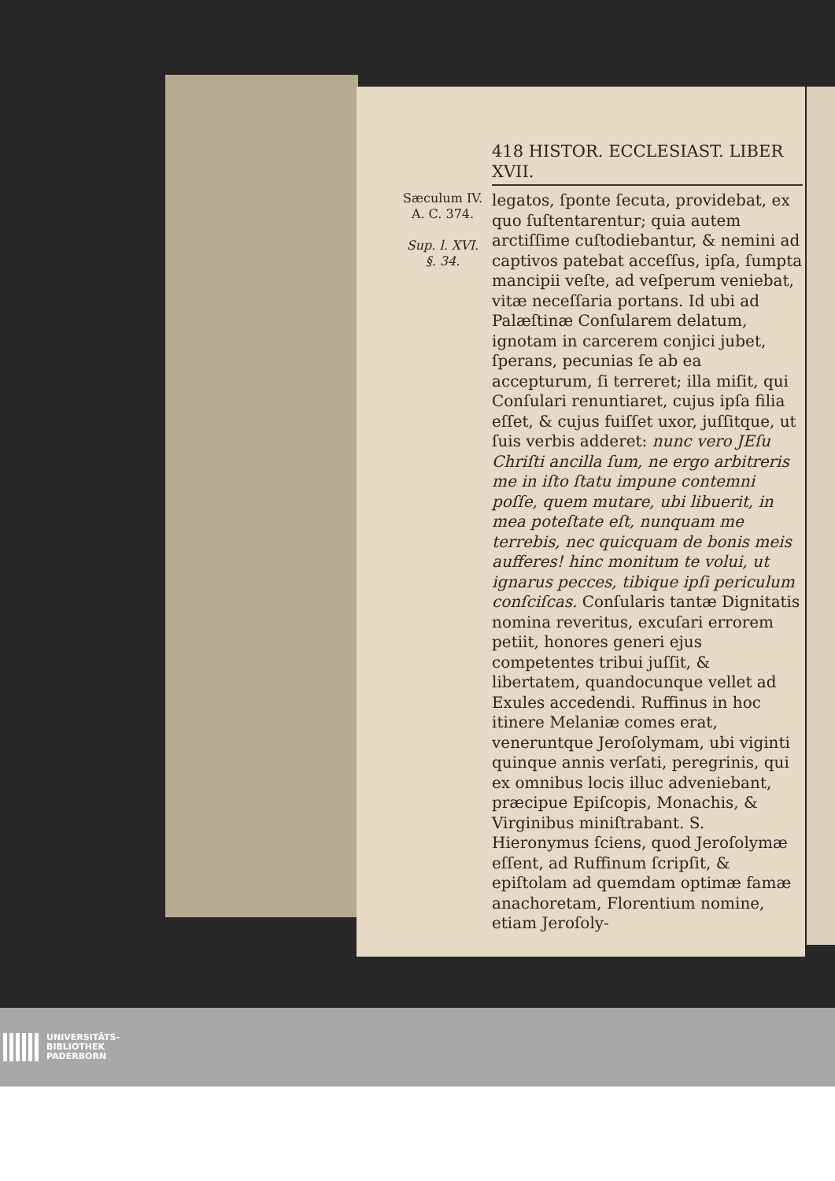418 HISTOR. ECCLESIAST. LIBER XVII.
Sæculum IV.
A. C. 374.
Sup. l. XVI.
§. 34.
legatos, ſponte ſecuta, providebat, ex quo ſuſtentarentur; quia autem arctiſſime cuſtodiebantur, & nemini ad captivos patebat acceſſus, ipſa, ſumpta mancipii veſte, ad veſperum veniebat, vitæ neceſſaria portans. Id ubi ad Palæſtinæ Conſularem delatum, ignotam in carcerem conjici jubet, ſperans, pecunias ſe ab ea accepturum, ſi terreret; illa miſit, qui Conſulari renuntiaret, cujus ipſa filia eſſet, & cujus fuiſſet uxor, juſſitque, ut ſuis verbis adderet: nunc vero JEſu Chriſti ancilla ſum, ne ergo arbitreris me in iſto ſtatu impune contemni poſſe, quem mutare, ubi libuerit, in mea poteſtate eſt, nunquam me terrebis, nec quicquam de bonis meis aufferes! hinc monitum te volui, ut ignarus pecces, tibique ipſi periculum conſciſcas. Conſularis tantæ Dignitatis nomina reveritus, excuſari errorem petiit, honores generi ejus competentes tribui juſſit, & libertatem, quandocunque vellet ad Exules accedendi. Ruffinus in hoc itinere Melaniæ comes erat, veneruntque Jeroſolymam, ubi viginti quinque annis verſati, peregrinis, qui ex omnibus locis illuc adveniebant, præcipue Epiſcopis, Monachis, & Virginibus miniſtrabant. S. Hieronymus ſciens, quod Jeroſolymæ eſſent, ad Ruffinum ſcripſit, & epiſtolam ad quemdam optimæ famæ anachoretam, Florentium nomine, etiam Jeroſoly-
UNIVERSITÄTS-
BIBLIOTHEK
PADERBORN